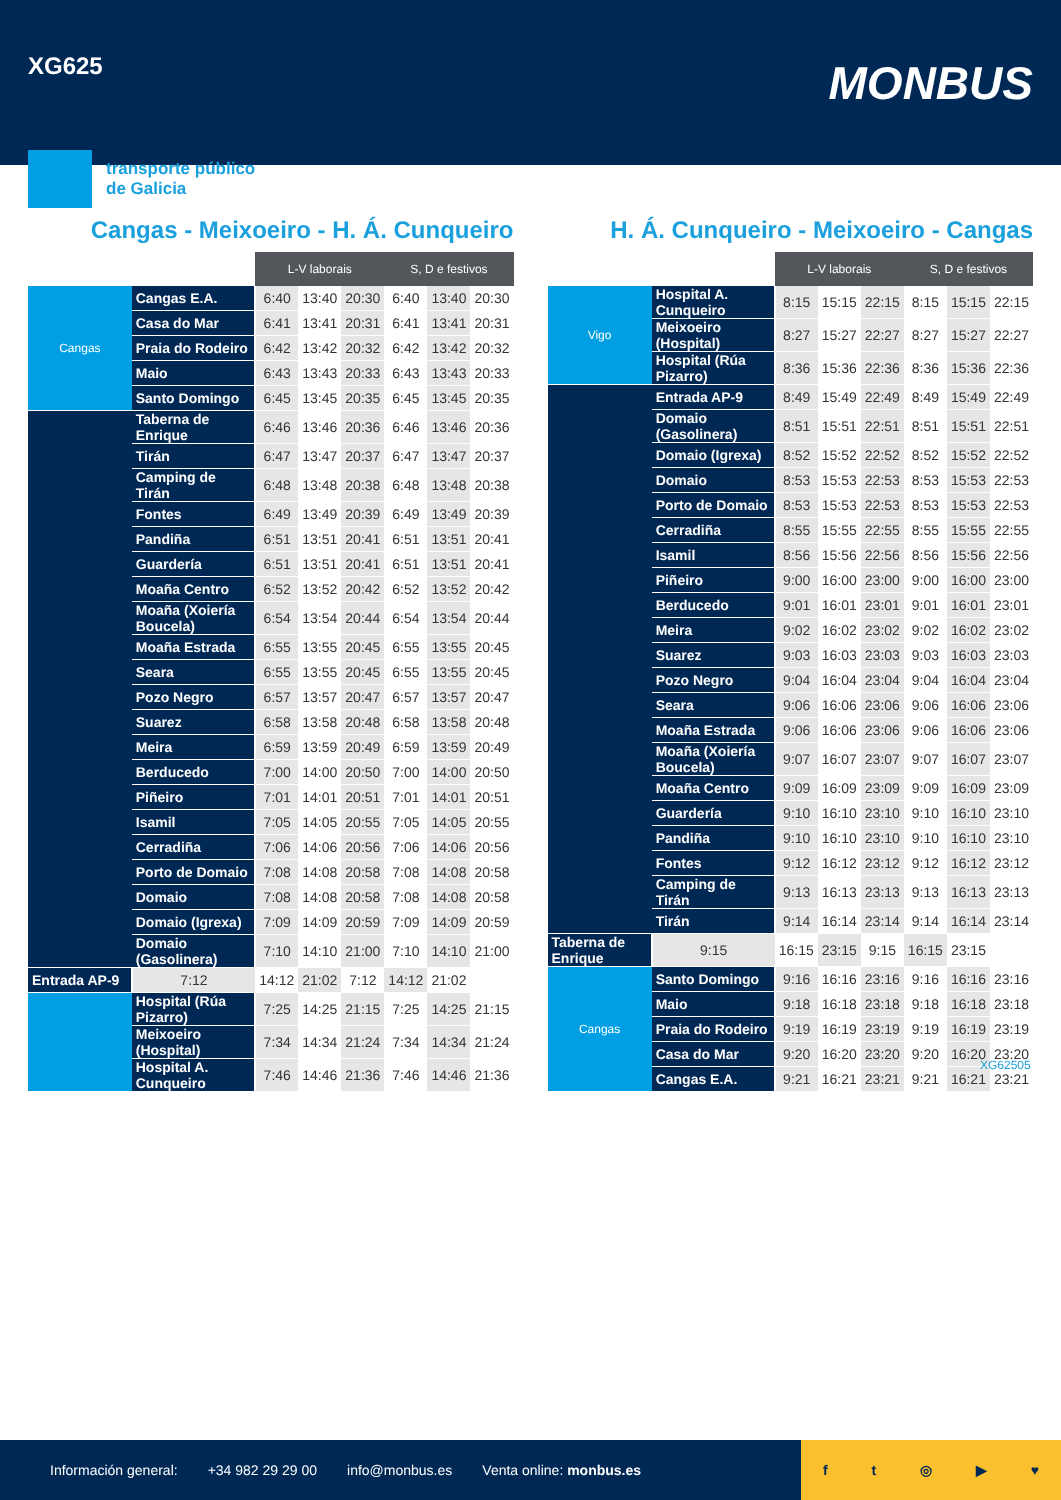XG625
MONBUS
transporte público
de Galicia
Cangas - Meixoeiro - H. Á. Cunqueiro
| | | L-V laborais | | | S, D e festivos | | |
| --- | --- | --- | --- | --- | --- | --- | --- |
| Cangas | Cangas E.A. | 6:40 | 13:40 | 20:30 | 6:40 | 13:40 | 20:30 |
| | Casa do Mar | 6:41 | 13:41 | 20:31 | 6:41 | 13:41 | 20:31 |
| | Praia do Rodeiro | 6:42 | 13:42 | 20:32 | 6:42 | 13:42 | 20:32 |
| | Maio | 6:43 | 13:43 | 20:33 | 6:43 | 13:43 | 20:33 |
| | Santo Domingo | 6:45 | 13:45 | 20:35 | 6:45 | 13:45 | 20:35 |
| | Taberna de Enrique | 6:46 | 13:46 | 20:36 | 6:46 | 13:46 | 20:36 |
| | Tirán | 6:47 | 13:47 | 20:37 | 6:47 | 13:47 | 20:37 |
| | Camping de Tirán | 6:48 | 13:48 | 20:38 | 6:48 | 13:48 | 20:38 |
| | Fontes | 6:49 | 13:49 | 20:39 | 6:49 | 13:49 | 20:39 |
| | Pandiña | 6:51 | 13:51 | 20:41 | 6:51 | 13:51 | 20:41 |
| | Guardería | 6:51 | 13:51 | 20:41 | 6:51 | 13:51 | 20:41 |
| | Moaña Centro | 6:52 | 13:52 | 20:42 | 6:52 | 13:52 | 20:42 |
| | Moaña (Xoiería Boucela) | 6:54 | 13:54 | 20:44 | 6:54 | 13:54 | 20:44 |
| | Moaña Estrada | 6:55 | 13:55 | 20:45 | 6:55 | 13:55 | 20:45 |
| | Seara | 6:55 | 13:55 | 20:45 | 6:55 | 13:55 | 20:45 |
| | Pozo Negro | 6:57 | 13:57 | 20:47 | 6:57 | 13:57 | 20:47 |
| | Suarez | 6:58 | 13:58 | 20:48 | 6:58 | 13:58 | 20:48 |
| | Meira | 6:59 | 13:59 | 20:49 | 6:59 | 13:59 | 20:49 |
| | Berducedo | 7:00 | 14:00 | 20:50 | 7:00 | 14:00 | 20:50 |
| | Piñeiro | 7:01 | 14:01 | 20:51 | 7:01 | 14:01 | 20:51 |
| | Isamil | 7:05 | 14:05 | 20:55 | 7:05 | 14:05 | 20:55 |
| | Cerradiña | 7:06 | 14:06 | 20:56 | 7:06 | 14:06 | 20:56 |
| | Porto de Domaio | 7:08 | 14:08 | 20:58 | 7:08 | 14:08 | 20:58 |
| | Domaio | 7:08 | 14:08 | 20:58 | 7:08 | 14:08 | 20:58 |
| | Domaio (Igrexa) | 7:09 | 14:09 | 20:59 | 7:09 | 14:09 | 20:59 |
| | Domaio (Gasolinera) | 7:10 | 14:10 | 21:00 | 7:10 | 14:10 | 21:00 |
| Entrada AP-9 | 7:12 | 14:12 | 21:02 | 7:12 | 14:12 | 21:02 | |
| | Hospital (Rúa Pizarro) | 7:25 | 14:25 | 21:15 | 7:25 | 14:25 | 21:15 |
| | Meixoeiro (Hospital) | 7:34 | 14:34 | 21:24 | 7:34 | 14:34 | 21:24 |
| | Hospital A. Cunqueiro | 7:46 | 14:46 | 21:36 | 7:46 | 14:46 | 21:36 |
H. Á. Cunqueiro - Meixoeiro - Cangas
| | | L-V laborais | | | S, D e festivos | | |
| --- | --- | --- | --- | --- | --- | --- | --- |
| Vigo | Hospital A. Cunqueiro | 8:15 | 15:15 | 22:15 | 8:15 | 15:15 | 22:15 |
| | Meixoeiro (Hospital) | 8:27 | 15:27 | 22:27 | 8:27 | 15:27 | 22:27 |
| | Hospital (Rúa Pizarro) | 8:36 | 15:36 | 22:36 | 8:36 | 15:36 | 22:36 |
| | Entrada AP-9 | 8:49 | 15:49 | 22:49 | 8:49 | 15:49 | 22:49 |
| | Domaio (Gasolinera) | 8:51 | 15:51 | 22:51 | 8:51 | 15:51 | 22:51 |
| | Domaio (Igrexa) | 8:52 | 15:52 | 22:52 | 8:52 | 15:52 | 22:52 |
| | Domaio | 8:53 | 15:53 | 22:53 | 8:53 | 15:53 | 22:53 |
| | Porto de Domaio | 8:53 | 15:53 | 22:53 | 8:53 | 15:53 | 22:53 |
| | Cerradiña | 8:55 | 15:55 | 22:55 | 8:55 | 15:55 | 22:55 |
| | Isamil | 8:56 | 15:56 | 22:56 | 8:56 | 15:56 | 22:56 |
| | Piñeiro | 9:00 | 16:00 | 23:00 | 9:00 | 16:00 | 23:00 |
| | Berducedo | 9:01 | 16:01 | 23:01 | 9:01 | 16:01 | 23:01 |
| | Meira | 9:02 | 16:02 | 23:02 | 9:02 | 16:02 | 23:02 |
| | Suarez | 9:03 | 16:03 | 23:03 | 9:03 | 16:03 | 23:03 |
| | Pozo Negro | 9:04 | 16:04 | 23:04 | 9:04 | 16:04 | 23:04 |
| | Seara | 9:06 | 16:06 | 23:06 | 9:06 | 16:06 | 23:06 |
| | Moaña Estrada | 9:06 | 16:06 | 23:06 | 9:06 | 16:06 | 23:06 |
| | Moaña (Xoiería Boucela) | 9:07 | 16:07 | 23:07 | 9:07 | 16:07 | 23:07 |
| | Moaña Centro | 9:09 | 16:09 | 23:09 | 9:09 | 16:09 | 23:09 |
| | Guardería | 9:10 | 16:10 | 23:10 | 9:10 | 16:10 | 23:10 |
| | Pandiña | 9:10 | 16:10 | 23:10 | 9:10 | 16:10 | 23:10 |
| | Fontes | 9:12 | 16:12 | 23:12 | 9:12 | 16:12 | 23:12 |
| | Camping de Tirán | 9:13 | 16:13 | 23:13 | 9:13 | 16:13 | 23:13 |
| | Tirán | 9:14 | 16:14 | 23:14 | 9:14 | 16:14 | 23:14 |
| Taberna de Enrique | 9:15 | 16:15 | 23:15 | 9:15 | 16:15 | 23:15 | |
| Cangas | Santo Domingo | 9:16 | 16:16 | 23:16 | 9:16 | 16:16 | 23:16 |
| | Maio | 9:18 | 16:18 | 23:18 | 9:18 | 16:18 | 23:18 |
| | Praia do Rodeiro | 9:19 | 16:19 | 23:19 | 9:19 | 16:19 | 23:19 |
| | Casa do Mar | 9:20 | 16:20 | 23:20 | 9:20 | 16:20 | 23:20 |
| | Cangas E.A. | 9:21 | 16:21 | 23:21 | 9:21 | 16:21 | 23:21 |
XG62505
Información general: +34 982 29 29 00 info@monbus.es Venta online: monbus.es
ft ◎ ▶ ♥